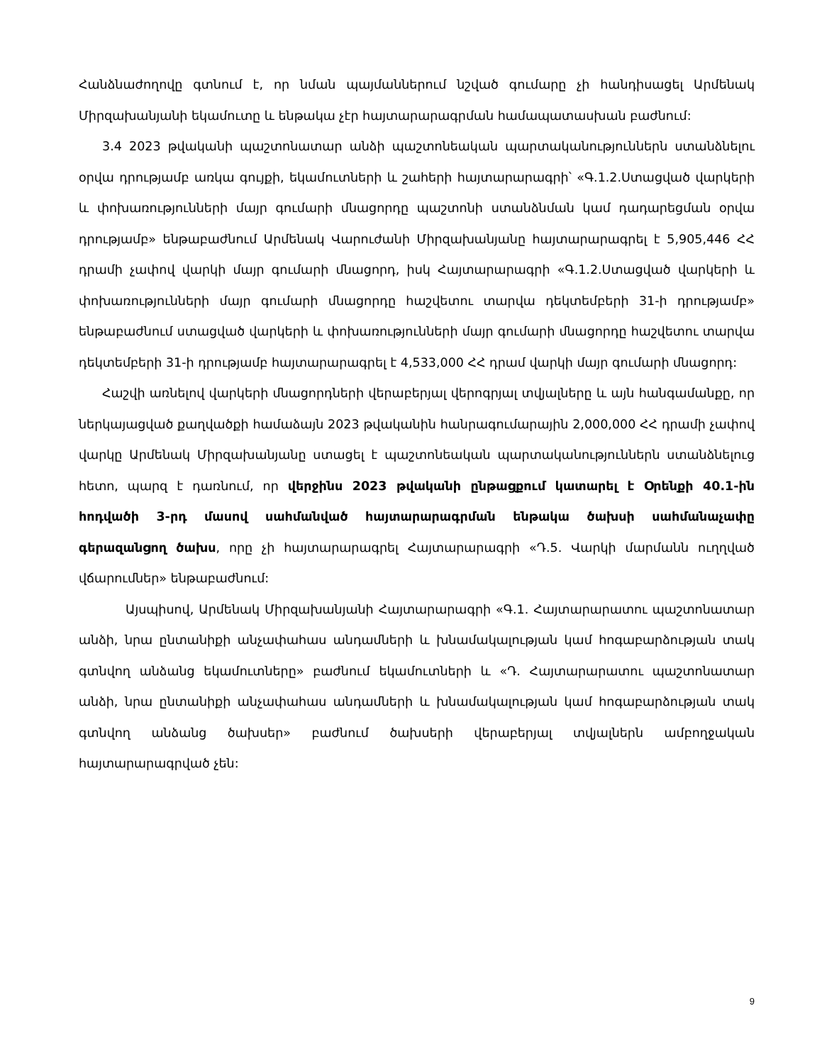Հանձնաժողովը գտնում է, որ նման պայմաններում նշված գումարը չի հանդիսացել Արմենակ Միրզախանյանի եկամուտը և ենթակա չէր հայտարարագրման համապատասխան բաժնում:
3.4 2023 թվականի պաշտոնատար անձի պաշտոնեական պարտականություններն ստանձնելու օրվա դրությամբ առկա գույքի, եկամուտների և շահերի հայտարարագրի՝ «Գ.1.2.Ստացված վարկերի և փոխառությունների մայր գումարի մնացորդը պաշտոնի ստանձնման կամ դադարեցման օրվա դրությամբ» ենթաբաժնում Արմենակ Վարուժանի Միրզախանյանը հայտարարագրել է 5,905,446 ՀՀ դրամի չափով վարկի մայր գումարի մնացորդ, իսկ Հայտարարագրի «Գ.1.2.Ստացված վարկերի և փոխառությունների մայր գումարի մնացորդը հաշվետու տարվա դեկտեմբերի 31-ի դրությամբ» ենթաբաժնում ստացված վարկերի և փոխառությունների մայր գումարի մնացորդը հաշվետու տարվա դեկտեմբերի 31-ի դրությամբ հայտարարագրել է 4,533,000 ՀՀ դրամ վարկի մայր գումարի մնացորդ:
Հաշվի առնելով վարկերի մնացորդների վերաբերյալ վերոգրյալ տվյալները և այն հանգամանքը, որ ներկայացված քաղվածքի համաձայն 2023 թվականին հանրագումարային 2,000,000 ՀՀ դրամի չափով վարկը Արմենակ Միրզախանյանը ստացել է պաշտոնեական պարտականություններն ստանձնելուց հետո, պարզ է դառնում, որ վերջինս 2023 թվականի ընթացքում կատարել է Օրենքի 40.1-ին հոդվածի 3-րդ մասով սահմանված հայտարարագրման ենթակա ծախսի սահմանաչափը գերազանցող ծախս, որը չի հայտարարագրել Հայտարարագրի «Դ.5. Վարկի մարմանն ուղղված վճարումներ» ենթաբաժնում:
Այսպիսով, Արմենակ Միրզախանյանի Հայտարարագրի «Գ.1. Հայտարարատու պաշտոնատար անձի, նրա ընտանիքի անչափահաս անդամների և խնամակալության կամ հոգաբարձության տակ գտնվող անձանց եկամուտները» բաժնում եկամուտների և «Դ. Հայտարարատու պաշտոնատար անձի, նրա ընտանիքի անչափահաս անդամների և խնամակալության կամ հոգաբարձության տակ գտնվող անձանց ծախսեր» բաժնում ծախսերի վերաբերյալ տվյալներն ամբողջական հայտարարագրված չեն:
9